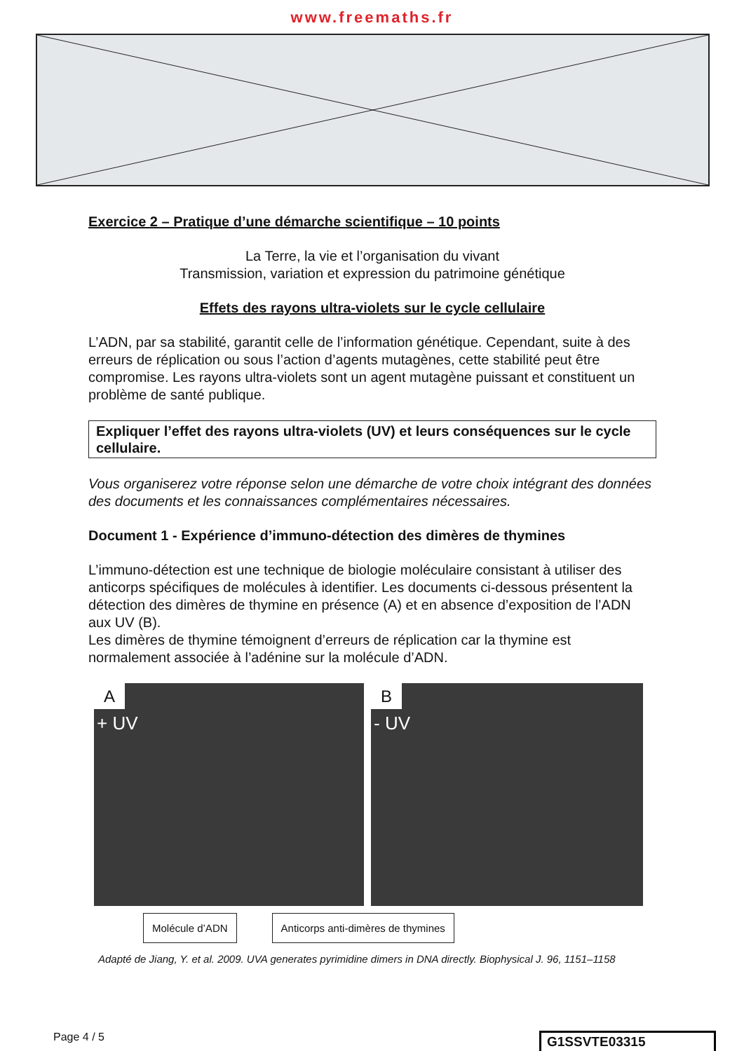www.freemaths.fr
Exercice 2 – Pratique d’une démarche scientifique – 10 points
La Terre, la vie et l’organisation du vivant
Transmission, variation et expression du patrimoine génétique
Effets des rayons ultra-violets sur le cycle cellulaire
L’ADN, par sa stabilité, garantit celle de l’information génétique. Cependant, suite à des erreurs de réplication ou sous l’action d’agents mutagènes, cette stabilité peut être compromise. Les rayons ultra-violets sont un agent mutagène puissant et constituent un problème de santé publique.
Expliquer l’effet des rayons ultra-violets (UV) et leurs conséquences sur le cycle cellulaire.
Vous organiserez votre réponse selon une démarche de votre choix intégrant des données des documents et les connaissances complémentaires nécessaires.
Document 1 - Expérience d’immuno-détection des dimères de thymines
L’immuno-détection est une technique de biologie moléculaire consistant à utiliser des anticorps spécifiques de molécules à identifier. Les documents ci-dessous présentent la détection des dimères de thymine en présence (A) et en absence d’exposition de l’ADN aux UV (B).
Les dimères de thymine témoignent d’erreurs de réplication car la thymine est normalement associée à l’adénine sur la molécule d’ADN.
A
+ UV
B
- UV
Molécule d’ADN Anticorps anti-dimères de thymines
Adapté de Jiang, Y. et al. 2009. UVA generates pyrimidine dimers in DNA directly. Biophysical J. 96, 1151–1158
Page 4 / 5
G1SSVTE03315